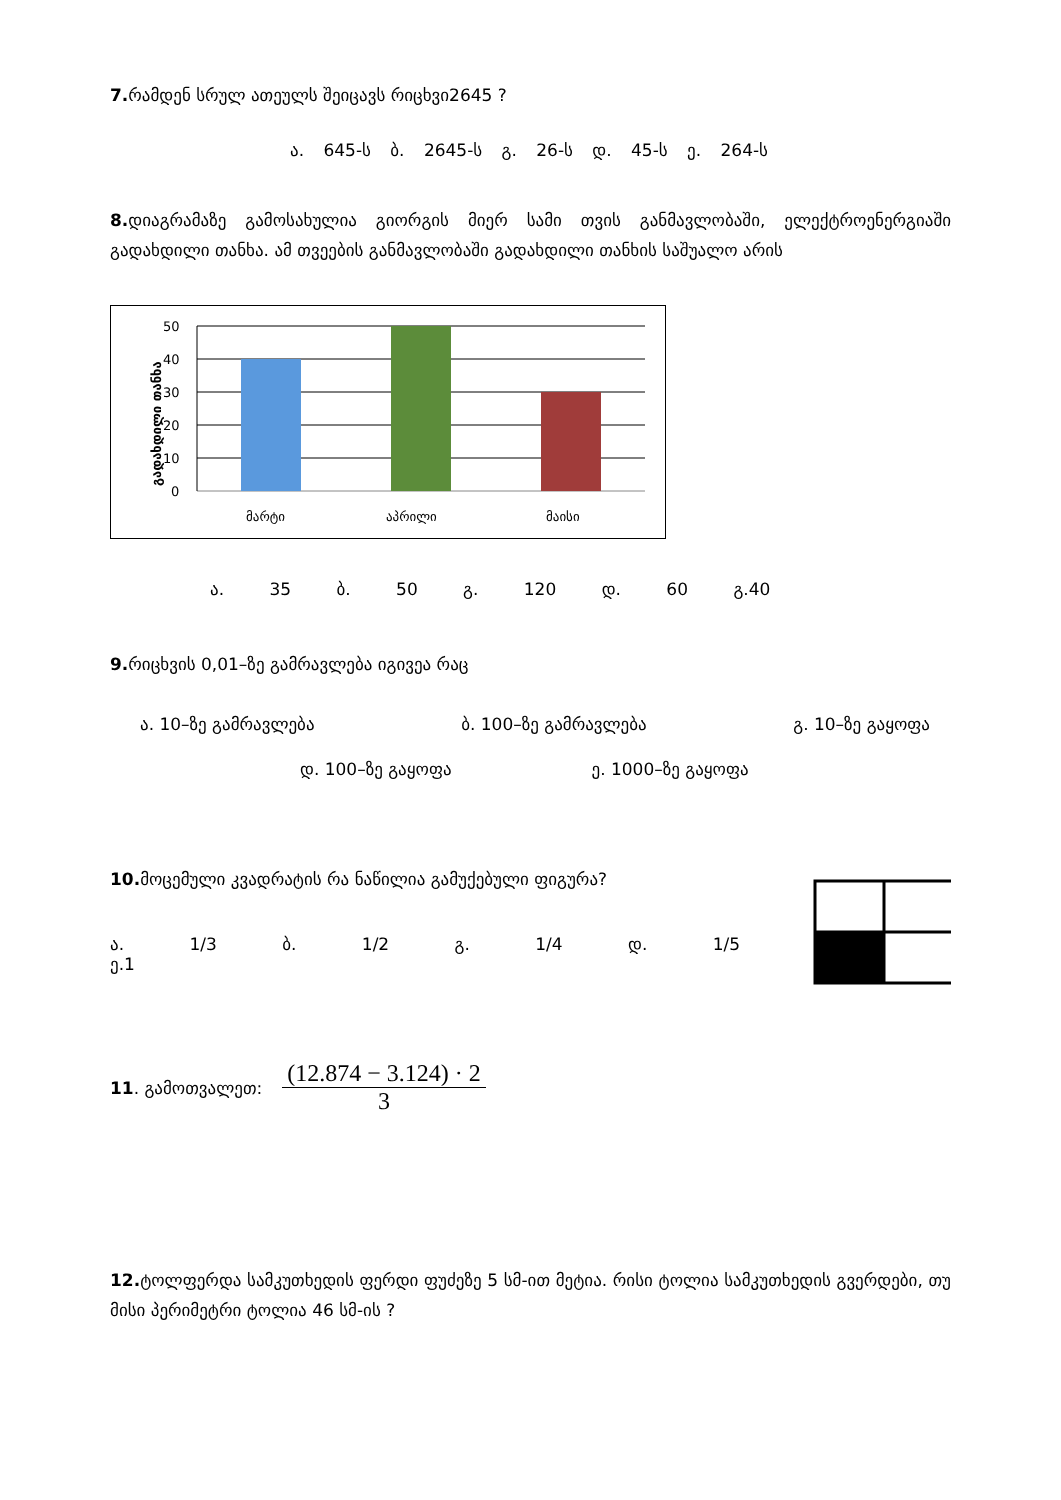7. რამდენ სრულ ათეულს შეიცავს რიცხვი2645 ?
ა. 645-ს ბ. 2645-ს გ. 26-ს დ. 45-ს ე. 264-ს
8. დიაგრამაზე გამოსახულია გიორგის მიერ სამი თვის განმავლობაში, ელექტროენერგიაში გადახდილი თანხა. ამ თვეების განმავლობაში გადახდილი თანხის საშუალო არის
გადახდილი თანხა
50
40
30
20
10
0
მარტი
აპრილი
მაისი
ა. 35 ბ. 50 გ. 120 დ. 60 გ.40
9. რიცხვის 0,01–ზე გამრავლება იგივეა რაც
ა. 10–ზე გამრავლება ბ. 100–ზე გამრავლება გ. 10–ზე გაყოფა
დ. 100–ზე გაყოფა ე. 1000–ზე გაყოფა
10. მოცემული კვადრატის რა ნაწილია გამუქებული ფიგურა?
ა. 1/3 ბ. 1/2 გ. 1/4 დ. 1/5 ე.1
11. გამოთვალეთ: (12.874 − 3.124) · 2 3
12. ტოლფერდა სამკუთხედის ფერდი ფუძეზე 5 სმ-ით მეტია. რისი ტოლია სამკუთხედის გვერდები, თუ მისი პერიმეტრი ტოლია 46 სმ-ის ?